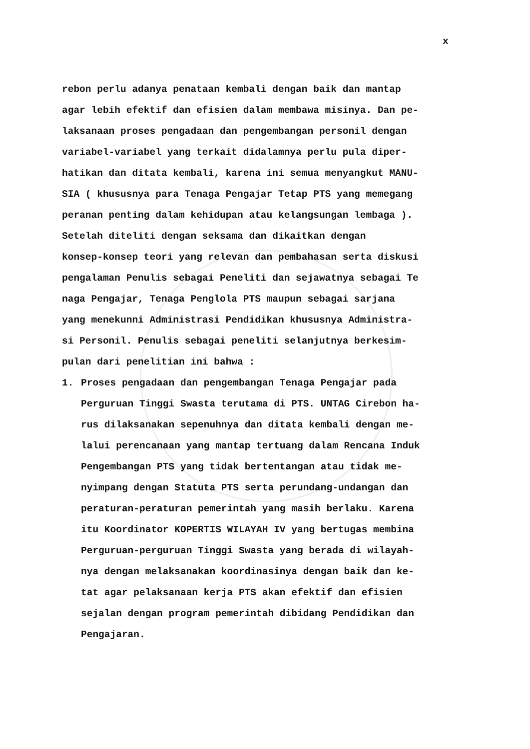x
rebon perlu adanya penataan kembali dengan baik dan mantap agar lebih efektif dan efisien dalam membawa misinya. Dan pe- laksanaan proses pengadaan dan pengembangan personil dengan variabel-variabel yang terkait didalamnya perlu pula diper- hatikan dan ditata kembali, karena ini semua menyangkut MANU- SIA ( khususnya para Tenaga Pengajar Tetap PTS yang memegang peranan penting dalam kehidupan atau kelangsungan lembaga ).
Setelah diteliti dengan seksama dan dikaitkan dengan konsep-konsep teori yang relevan dan pembahasan serta diskusi pengalaman Penulis sebagai Peneliti dan sejawatnya sebagai Te naga Pengajar, Tenaga Penglola PTS maupun sebagai sarjana yang menekunni Administrasi Pendidikan khususnya Administra- si Personil. Penulis sebagai peneliti selanjutnya berkesim- pulan dari penelitian ini bahwa :
1. Proses pengadaan dan pengembangan Tenaga Pengajar pada Perguruan Tinggi Swasta terutama di PTS. UNTAG Cirebon ha- rus dilaksanakan sepenuhnya dan ditata kembali dengan me- lalui perencanaan yang mantap tertuang dalam Rencana Induk Pengembangan PTS yang tidak bertentangan atau tidak me- nyimpang dengan Statuta PTS serta perundang-undangan dan peraturan-peraturan pemerintah yang masih berlaku. Karena itu Koordinator KOPERTIS WILAYAH IV yang bertugas membina Perguruan-perguruan Tinggi Swasta yang berada di wilayah- nya dengan melaksanakan koordinasinya dengan baik dan ke- tat agar pelaksanaan kerja PTS akan efektif dan efisien sejalan dengan program pemerintah dibidang Pendidikan dan Pengajaran.